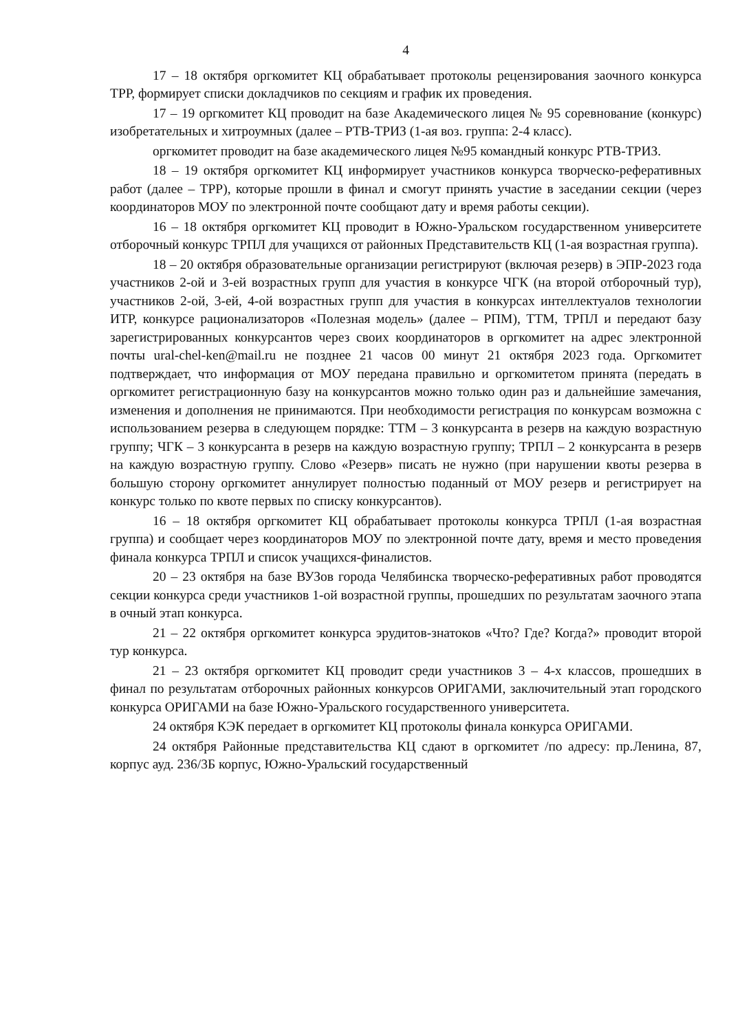4
17 – 18 октября оргкомитет КЦ обрабатывает протоколы рецензирования заочного конкурса ТРР, формирует списки докладчиков по секциям и график их проведения.
17 – 19 оргкомитет КЦ проводит на базе Академического лицея № 95 соревнование (конкурс) изобретательных и хитроумных (далее – РТВ-ТРИЗ (1-ая воз. группа: 2-4 класс).
оргкомитет проводит на базе академического лицея №95 командный конкурс РТВ-ТРИЗ.
18 – 19 октября оргкомитет КЦ информирует участников конкурса творческо-реферативных работ (далее – ТРР), которые прошли в финал и смогут принять участие в заседании секции (через координаторов МОУ по электронной почте сообщают дату и время работы секции).
16 – 18 октября оргкомитет КЦ проводит в Южно-Уральском государственном университете отборочный конкурс ТРПЛ для учащихся от районных Представительств КЦ (1-ая возрастная группа).
18 – 20 октября образовательные организации регистрируют (включая резерв) в ЭПР-2023 года участников 2-ой и 3-ей возрастных групп для участия в конкурсе ЧГК (на второй отборочный тур), участников 2-ой, 3-ей, 4-ой возрастных групп для участия в конкурсах интеллектуалов технологии ИТР, конкурсе рационализаторов «Полезная модель» (далее – РПМ), ТТМ, ТРПЛ и передают базу зарегистрированных конкурсантов через своих координаторов в оргкомитет на адрес электронной почты ural-chel-ken@mail.ru не позднее 21 часов 00 минут 21 октября 2023 года. Оргкомитет подтверждает, что информация от МОУ передана правильно и оргкомитетом принята (передать в оргкомитет регистрационную базу на конкурсантов можно только один раз и дальнейшие замечания, изменения и дополнения не принимаются. При необходимости регистрация по конкурсам возможна с использованием резерва в следующем порядке: ТТМ – 3 конкурсанта в резерв на каждую возрастную группу; ЧГК – 3 конкурсанта в резерв на каждую возрастную группу; ТРПЛ – 2 конкурсанта в резерв на каждую возрастную группу. Слово «Резерв» писать не нужно (при нарушении квоты резерва в большую сторону оргкомитет аннулирует полностью поданный от МОУ резерв и регистрирует на конкурс только по квоте первых по списку конкурсантов).
16 – 18 октября оргкомитет КЦ обрабатывает протоколы конкурса ТРПЛ (1-ая возрастная группа) и сообщает через координаторов МОУ по электронной почте дату, время и место проведения финала конкурса ТРПЛ и список учащихся-финалистов.
20 – 23 октября на базе ВУЗов города Челябинска творческо-реферативных работ проводятся секции конкурса среди участников 1-ой возрастной группы, прошедших по результатам заочного этапа в очный этап конкурса.
21 – 22 октября оргкомитет конкурса эрудитов-знатоков «Что? Где? Когда?» проводит второй тур конкурса.
21 – 23 октября оргкомитет КЦ проводит среди участников 3 – 4-х классов, прошедших в финал по результатам отборочных районных конкурсов ОРИГАМИ, заключительный этап городского конкурса ОРИГАМИ на базе Южно-Уральского государственного университета.
24 октября КЭК передает в оргкомитет КЦ протоколы финала конкурса ОРИГАМИ.
24 октября Районные представительства КЦ сдают в оргкомитет /по адресу: пр.Ленина, 87, корпус ауд. 236/3Б корпус, Южно-Уральский государственный